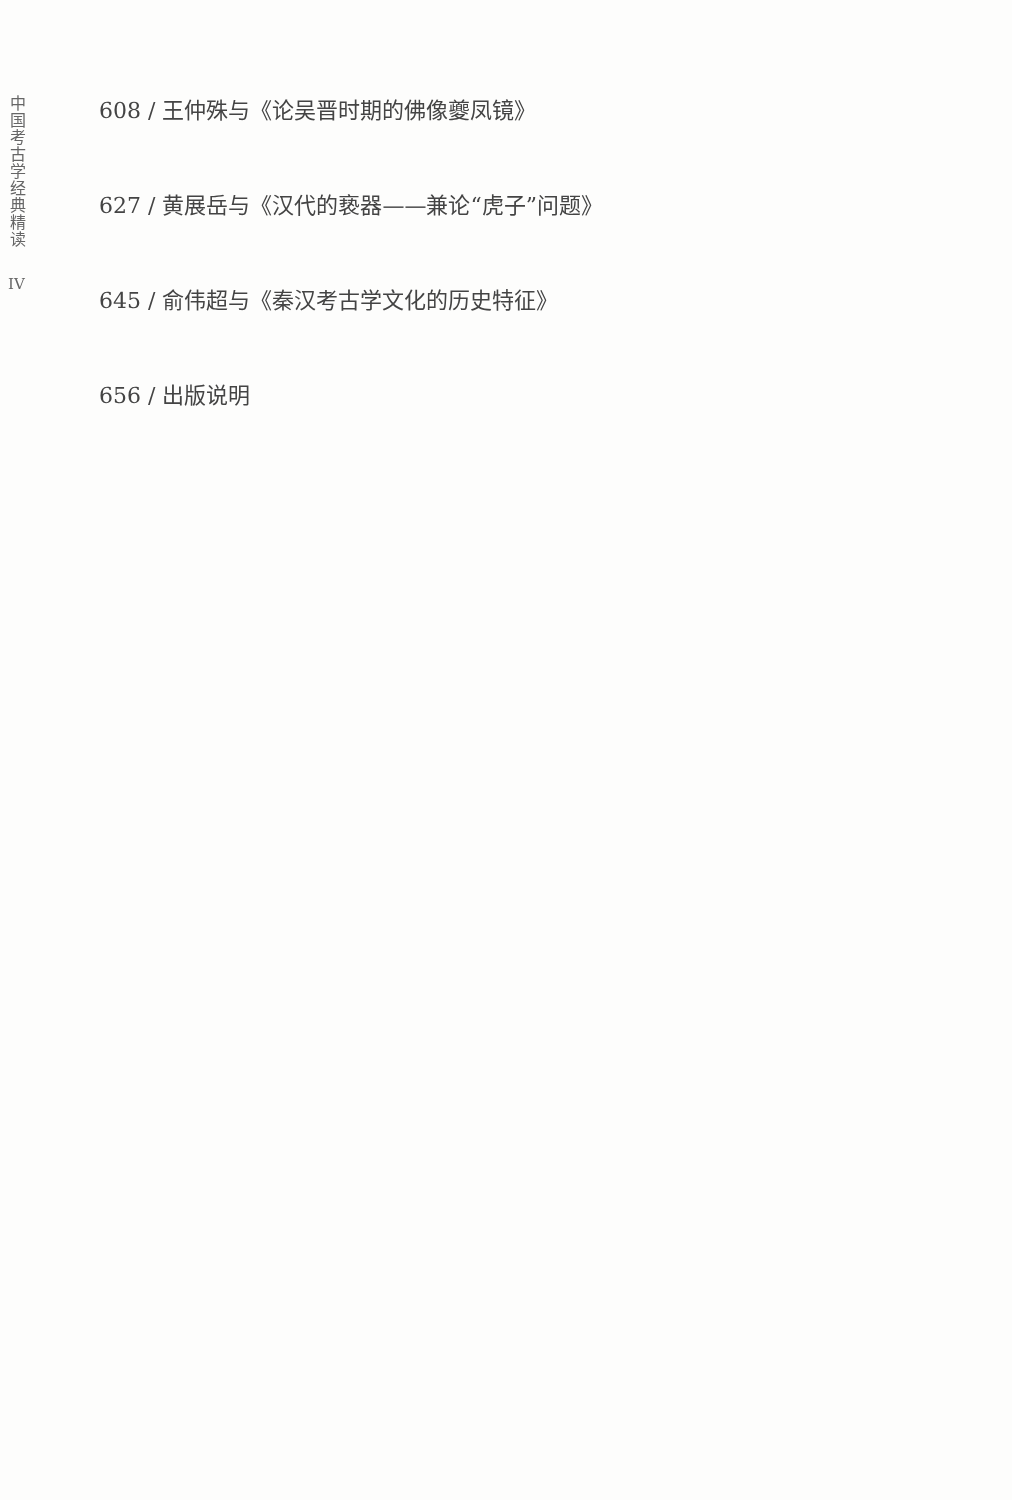中国考古学经典精读
IV
608 / 王仲殊与《论吴晋时期的佛像夔凤镜》
627 / 黄展岳与《汉代的亵器——兼论“虎子”问题》
645 / 俞伟超与《秦汉考古学文化的历史特征》
656 / 出版说明